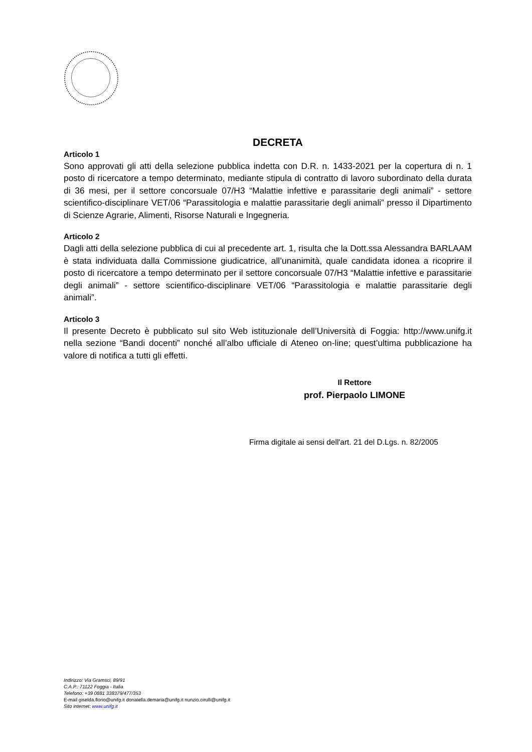DECRETA
Articolo 1
Sono approvati gli atti della selezione pubblica indetta con D.R. n. 1433-2021 per la copertura di n. 1 posto di ricercatore a tempo determinato, mediante stipula di contratto di lavoro subordinato della durata di 36 mesi, per il settore concorsuale 07/H3 “Malattie infettive e parassitarie degli animali” - settore scientifico-disciplinare VET/06 “Parassitologia e malattie parassitarie degli animali” presso il Dipartimento di Scienze Agrarie, Alimenti, Risorse Naturali e Ingegneria.
Articolo 2
Dagli atti della selezione pubblica di cui al precedente art. 1, risulta che la Dott.ssa Alessandra BARLAAM è stata individuata dalla Commissione giudicatrice, all’unanimità, quale candidata idonea a ricoprire il posto di ricercatore a tempo determinato per il settore concorsuale 07/H3 “Malattie infettive e parassitarie degli animali” - settore scientifico-disciplinare VET/06 “Parassitologia e malattie parassitarie degli animali”.
Articolo 3
Il presente Decreto è pubblicato sul sito Web istituzionale dell’Università di Foggia: http://www.unifg.it nella sezione “Bandi docenti” nonché all’albo ufficiale di Ateneo on-line; quest’ultima pubblicazione ha valore di notifica a tutti gli effetti.
Il Rettore
prof. Pierpaolo LIMONE
Firma digitale ai sensi dell'art. 21 del D.Lgs. n. 82/2005
Indirizzo: Via Gramsci, 89/91
C.A.P.: 71122 Foggia - Italia
Telefono: +39 0881 338379/477/353
E-mail giselda.florio@unifg.it donatella.demaria@unifg.it nunzio.cirulli@unifg.it
Sito internet: www.unifg.it